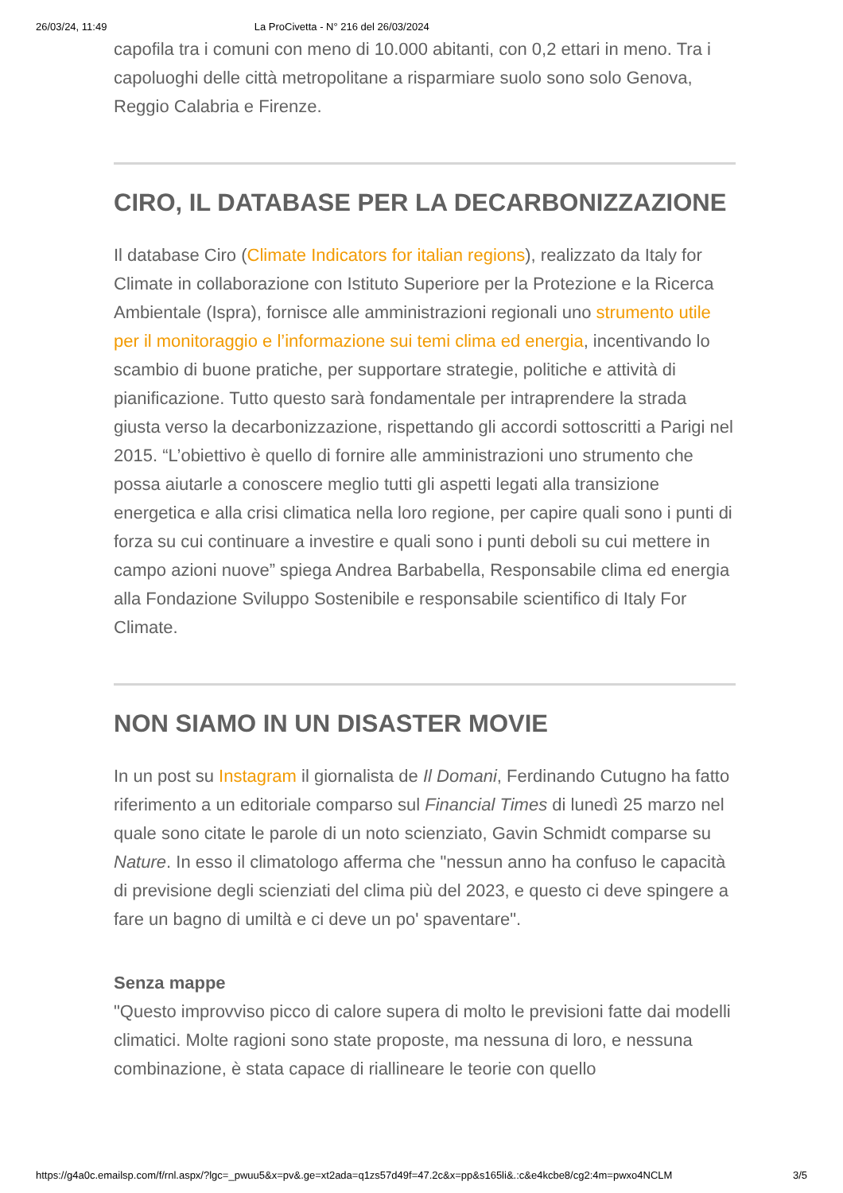26/03/24, 11:49 La ProCivetta - N° 216 del 26/03/2024
capofila tra i comuni con meno di 10.000 abitanti, con 0,2 ettari in meno. Tra i capoluoghi delle città metropolitane a risparmiare suolo sono solo Genova, Reggio Calabria e Firenze.
CIRO, IL DATABASE PER LA DECARBONIZZAZIONE
Il database Ciro (Climate Indicators for italian regions), realizzato da Italy for Climate in collaborazione con Istituto Superiore per la Protezione e la Ricerca Ambientale (Ispra), fornisce alle amministrazioni regionali uno strumento utile per il monitoraggio e l’informazione sui temi clima ed energia, incentivando lo scambio di buone pratiche, per supportare strategie, politiche e attività di pianificazione. Tutto questo sarà fondamentale per intraprendere la strada giusta verso la decarbonizzazione, rispettando gli accordi sottoscritti a Parigi nel 2015. “L’obiettivo è quello di fornire alle amministrazioni uno strumento che possa aiutarle a conoscere meglio tutti gli aspetti legati alla transizione energetica e alla crisi climatica nella loro regione, per capire quali sono i punti di forza su cui continuare a investire e quali sono i punti deboli su cui mettere in campo azioni nuove” spiega Andrea Barbabella, Responsabile clima ed energia alla Fondazione Sviluppo Sostenibile e responsabile scientifico di Italy For Climate.
NON SIAMO IN UN DISASTER MOVIE
In un post su Instagram il giornalista de Il Domani, Ferdinando Cutugno ha fatto riferimento a un editoriale comparso sul Financial Times di lunedì 25 marzo nel quale sono citate le parole di un noto scienziato, Gavin Schmidt comparse su Nature. In esso il climatologo afferma che "nessun anno ha confuso le capacità di previsione degli scienziati del clima più del 2023, e questo ci deve spingere a fare un bagno di umiltà e ci deve un po' spaventare".
Senza mappe
"Questo improvviso picco di calore supera di molto le previsioni fatte dai modelli climatici. Molte ragioni sono state proposte, ma nessuna di loro, e nessuna combinazione, è stata capace di riallineare le teorie con quello
https://g4a0c.emailsp.com/f/rnl.aspx/?lgc=_pwuu5&x=pv&.ge=xt2ada=q1zs57d49f=47.2c&x=pp&s165li&.:c&e4kcbe8/cg2:4m=pwxo4NCLM 3/5